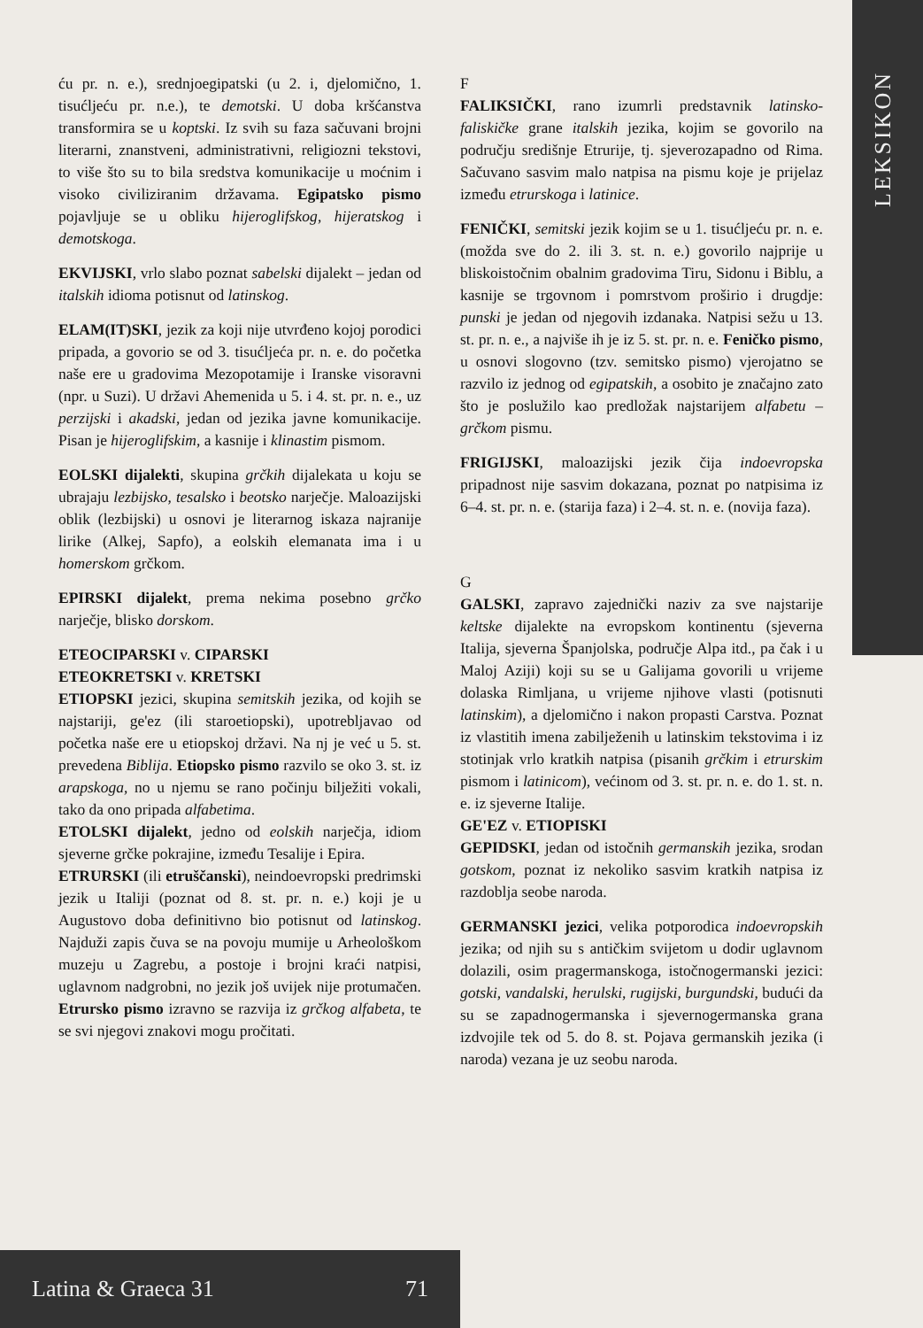LEKSIKON
ću pr. n. e.), srednjoegipatski (u 2. i, djelomično, 1. tisućljeću pr. n.e.), te demotski. U doba kršćanstva transformira se u koptski. Iz svih su faza sačuvani brojni literarni, znanstveni, administrativni, religiozni tekstovi, to više što su to bila sredstva komunikacije u moćnim i visoko civiliziranim državama. Egipatsko pismo pojavljuje se u obliku hijeroglifskog, hijeratskog i demotskoga.
EKVIJSKI, vrlo slabo poznat sabelski dijalekt – jedan od italskih idioma potisnut od latinskog.
ELAM(IT)SKI, jezik za koji nije utvrđeno kojoj porodici pripada, a govorio se od 3. tisućljeća pr. n. e. do početka naše ere u gradovima Mezopotamije i Iranske visoravni (npr. u Suzi). U državi Ahemenida u 5. i 4. st. pr. n. e., uz perzijski i akadski, jedan od jezika javne komunikacije. Pisan je hijeroglifskim, a kasnije i klinastim pismom.
EOLSKI dijalekti, skupina grčkih dijalekata u koju se ubrajaju lezbijsko, tesalsko i beotsko narječje. Maloazijski oblik (lezbijski) u osnovi je literarnog iskaza najranije lirike (Alkej, Sapfo), a eolskih elemanata ima i u homerskom grčkom.
EPIRSKI dijalekt, prema nekima posebno grčko narječje, blisko dorskom.
ETEOCIPARSKI v. CIPARSKI
ETEOKRETSKI v. KRETSKI
ETIOPSKI jezici, skupina semitskih jezika, od kojih se najstariji, ge'ez (ili staroetiopski), upotrebljavao od početka naše ere u etiopskoj državi. Na nj je već u 5. st. prevedena Biblija. Etiopsko pismo razvilo se oko 3. st. iz arapskoga, no u njemu se rano počinju bilježiti vokali, tako da ono pripada alfabetima.
ETOLSKI dijalekt, jedno od eolskih narječja, idiom sjeverne grčke pokrajine, između Tesalije i Epira.
ETRURSKI (ili etruščanski), neindoevropski predrimski jezik u Italiji (poznat od 8. st. pr. n. e.) koji je u Augustovo doba definitivno bio potisnut od latinskog. Najduži zapis čuva se na povoju mumije u Arheološkom muzeju u Zagrebu, a postoje i brojni kraći natpisi, uglavnom nadgrobni, no jezik još uvijek nije protumačen. Etrursko pismo izravno se razvija iz grčkog alfabeta, te se svi njegovi znakovi mogu pročitati.
F
FALIKSIČKI, rano izumrli predstavnik latinsko-faliskičke grane italskih jezika, kojim se govorilo na području središnje Etrurije, tj. sjeverozapadno od Rima. Sačuvano sasvim malo natpisa na pismu koje je prijelaz između etrurskoga i latinice.
FENIČKI, semitski jezik kojim se u 1. tisućljeću pr. n. e. (možda sve do 2. ili 3. st. n. e.) govorilo najprije u bliskoistočnim obalnim gradovima Tiru, Sidonu i Biblu, a kasnije se trgovnom i pomrstvom proširio i drugdje: punski je jedan od njegovih izdanaka. Natpisi sežu u 13. st. pr. n. e., a najviše ih je iz 5. st. pr. n. e. Feničko pismo, u osnovi slogovno (tzv. semitsko pismo) vjerojatno se razvilo iz jednog od egipatskih, a osobito je značajno zato što je poslužilo kao predložak najstarijem alfabetu – grčkom pismu.
FRIGIJSKI, maloazijski jezik čija indoevropska pripadnost nije sasvim dokazana, poznat po natpisima iz 6–4. st. pr. n. e. (starija faza) i 2–4. st. n. e. (novija faza).
G
GALSKI, zapravo zajednički naziv za sve najstarije keltske dijalekte na evropskom kontinentu (sjeverna Italija, sjeverna Španjolska, područje Alpa itd., pa čak i u Maloj Aziji) koji su se u Galijama govorili u vrijeme dolaska Rimljana, u vrijeme njihove vlasti (potisnuti latinskim), a djelomično i nakon propasti Carstva. Poznat iz vlastitih imena zabilježenih u latinskim tekstovima i iz stotinjak vrlo kratkih natpisa (pisanih grčkim i etrurskim pismom i latinicom), većinom od 3. st. pr. n. e. do 1. st. n. e. iz sjeverne Italije.
GE'EZ v. ETIOPISKI
GEPIDSKI, jedan od istočnih germanskih jezika, srodan gotskom, poznat iz nekoliko sasvim kratkih natpisa iz razdoblja seobe naroda.
GERMANSKI jezici, velika potporodica indoevropskih jezika; od njih su s antičkim svijetom u dodir uglavnom dolazili, osim pragermanskoga, istočnogermanski jezici: gotski, vandalski, herulski, rugijski, burgundski, budući da su se zapadnogermanska i sjevernogermanska grana izdvojile tek od 5. do 8. st. Pojava germanskih jezika (i naroda) vezana je uz seobu naroda.
Latina & Graeca 31 71